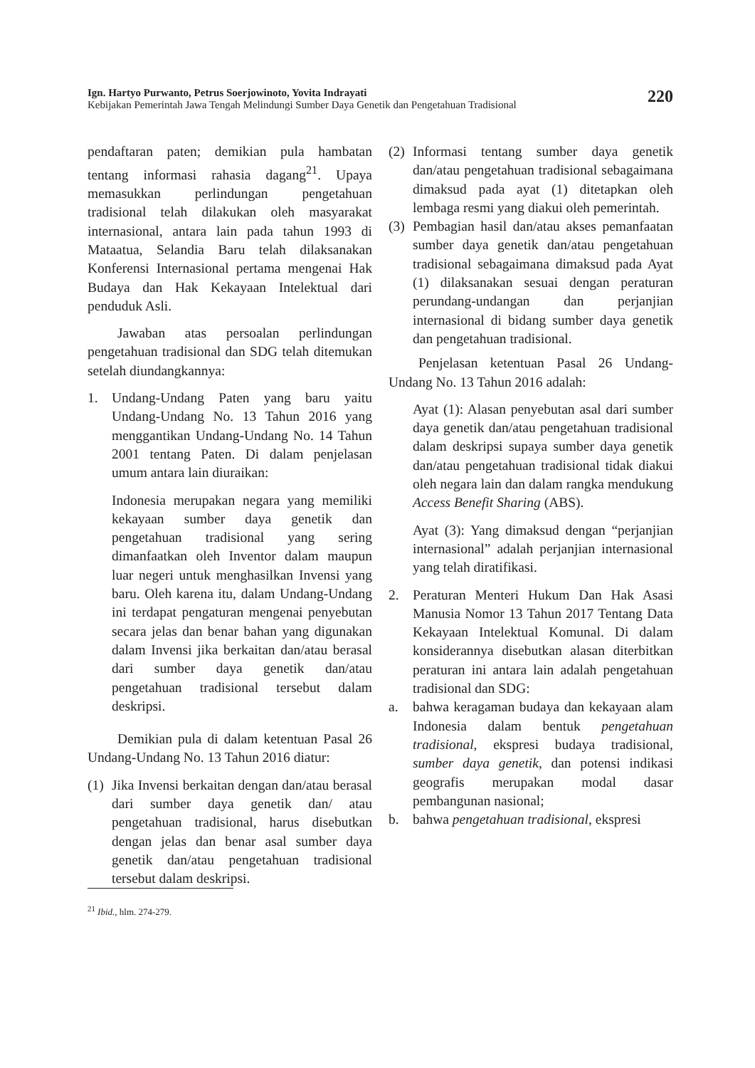Ign. Hartyo Purwanto, Petrus Soerjowinoto, Yovita Indrayati
Kebijakan Pemerintah Jawa Tengah Melindungi Sumber Daya Genetik dan Pengetahuan Tradisional
220
pendaftaran paten; demikian pula hambatan tentang informasi rahasia dagang<sup>21</sup>. Upaya memasukkan perlindungan pengetahuan tradisional telah dilakukan oleh masyarakat internasional, antara lain pada tahun 1993 di Mataatua, Selandia Baru telah dilaksanakan Konferensi Internasional pertama mengenai Hak Budaya dan Hak Kekayaan Intelektual dari penduduk Asli.
Jawaban atas persoalan perlindungan pengetahuan tradisional dan SDG telah ditemukan setelah diundangkannya:
1. Undang-Undang Paten yang baru yaitu Undang-Undang No. 13 Tahun 2016 yang menggantikan Undang-Undang No. 14 Tahun 2001 tentang Paten. Di dalam penjelasan umum antara lain diuraikan:
Indonesia merupakan negara yang memiliki kekayaan sumber daya genetik dan pengetahuan tradisional yang sering dimanfaatkan oleh Inventor dalam maupun luar negeri untuk menghasilkan Invensi yang baru. Oleh karena itu, dalam Undang-Undang ini terdapat pengaturan mengenai penyebutan secara jelas dan benar bahan yang digunakan dalam Invensi jika berkaitan dan/atau berasal dari sumber daya genetik dan/atau pengetahuan tradisional tersebut dalam deskripsi.
Demikian pula di dalam ketentuan Pasal 26 Undang-Undang No. 13 Tahun 2016 diatur:
(1)
Jika Invensi berkaitan dengan dan/atau berasal dari sumber daya genetik dan/ atau pengetahuan tradisional, harus disebutkan dengan jelas dan benar asal sumber daya genetik dan/atau pengetahuan tradisional tersebut dalam deskripsi.
(2)
Informasi tentang sumber daya genetik dan/atau pengetahuan tradisional sebagaimana dimaksud pada ayat (1) ditetapkan oleh lembaga resmi yang diakui oleh pemerintah.
(3)
Pembagian hasil dan/atau akses pemanfaatan sumber daya genetik dan/atau pengetahuan tradisional sebagaimana dimaksud pada Ayat (1) dilaksanakan sesuai dengan peraturan perundang-undangan dan perjanjian internasional di bidang sumber daya genetik dan pengetahuan tradisional.
Penjelasan ketentuan Pasal 26 Undang-Undang No. 13 Tahun 2016 adalah:
Ayat (1): Alasan penyebutan asal dari sumber daya genetik dan/atau pengetahuan tradisional dalam deskripsi supaya sumber daya genetik dan/atau pengetahuan tradisional tidak diakui oleh negara lain dan dalam rangka mendukung Access Benefit Sharing (ABS).
Ayat (3): Yang dimaksud dengan “perjanjian internasional” adalah perjanjian internasional yang telah diratifikasi.
2. Peraturan Menteri Hukum Dan Hak Asasi Manusia Nomor 13 Tahun 2017 Tentang Data Kekayaan Intelektual Komunal. Di dalam konsiderannya disebutkan alasan diterbitkan peraturan ini antara lain adalah pengetahuan tradisional dan SDG:
a. bahwa keragaman budaya dan kekayaan alam Indonesia dalam bentuk pengetahuan tradisional, ekspresi budaya tradisional, sumber daya genetik, dan potensi indikasi geografis merupakan modal dasar pembangunan nasional;
b. bahwa pengetahuan tradisional, ekspresi
<sup>21</sup> Ibid., hlm. 274-279.